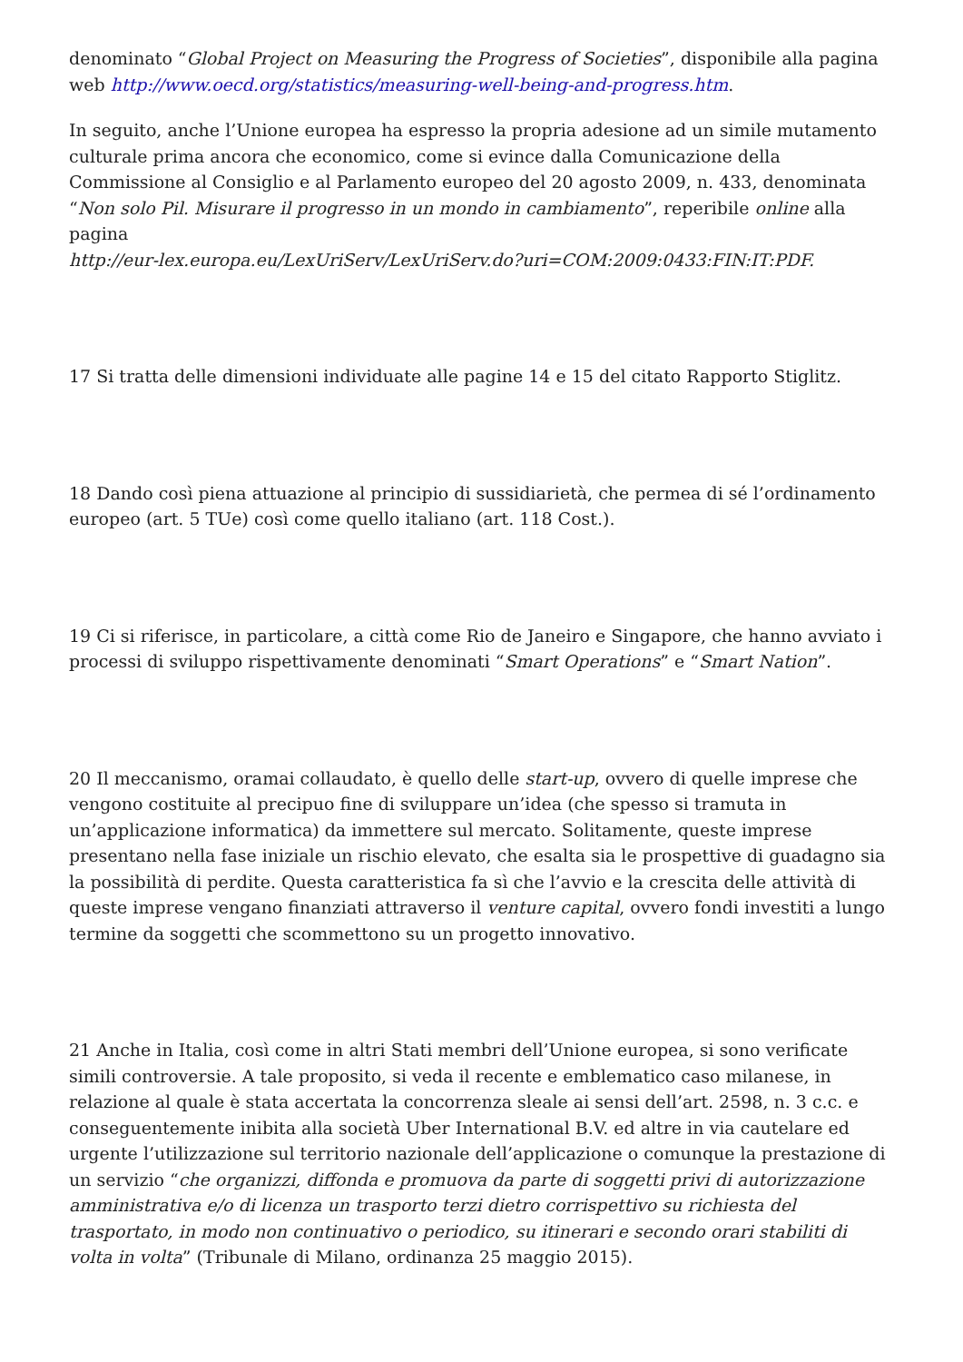denominato “Global Project on Measuring the Progress of Societies”, disponibile alla pagina web http://www.oecd.org/statistics/measuring-well-being-and-progress.htm.
In seguito, anche l’Unione europea ha espresso la propria adesione ad un simile mutamento culturale prima ancora che economico, come si evince dalla Comunicazione della Commissione al Consiglio e al Parlamento europeo del 20 agosto 2009, n. 433, denominata “Non solo Pil. Misurare il progresso in un mondo in cambiamento”, reperibile online alla pagina
http://eur-lex.europa.eu/LexUriServ/LexUriServ.do?uri=COM:2009:0433:FIN:IT:PDF.
17 Si tratta delle dimensioni individuate alle pagine 14 e 15 del citato Rapporto Stiglitz.
18 Dando così piena attuazione al principio di sussidiarietà, che permea di sé l’ordinamento europeo (art. 5 TUe) così come quello italiano (art. 118 Cost.).
19 Ci si riferisce, in particolare, a città come Rio de Janeiro e Singapore, che hanno avviato i processi di sviluppo rispettivamente denominati “Smart Operations” e “Smart Nation”.
20 Il meccanismo, oramai collaudato, è quello delle start-up, ovvero di quelle imprese che vengono costituite al precipuo fine di sviluppare un’idea (che spesso si tramuta in un’applicazione informatica) da immettere sul mercato. Solitamente, queste imprese presentano nella fase iniziale un rischio elevato, che esalta sia le prospettive di guadagno sia la possibilità di perdite. Questa caratteristica fa sì che l’avvio e la crescita delle attività di queste imprese vengano finanziati attraverso il venture capital, ovvero fondi investiti a lungo termine da soggetti che scommettono su un progetto innovativo.
21 Anche in Italia, così come in altri Stati membri dell’Unione europea, si sono verificate simili controversie. A tale proposito, si veda il recente e emblematico caso milanese, in relazione al quale è stata accertata la concorrenza sleale ai sensi dell’art. 2598, n. 3 c.c. e conseguentemente inibita alla società Uber International B.V. ed altre in via cautelare ed urgente l’utilizzazione sul territorio nazionale dell’applicazione o comunque la prestazione di un servizio “che organizzi, diffonda e promuova da parte di soggetti privi di autorizzazione amministrativa e/o di licenza un trasporto terzi dietro corrispettivo su richiesta del trasportato, in modo non continuativo o periodico, su itinerari e secondo orari stabiliti di volta in volta” (Tribunale di Milano, ordinanza 25 maggio 2015).